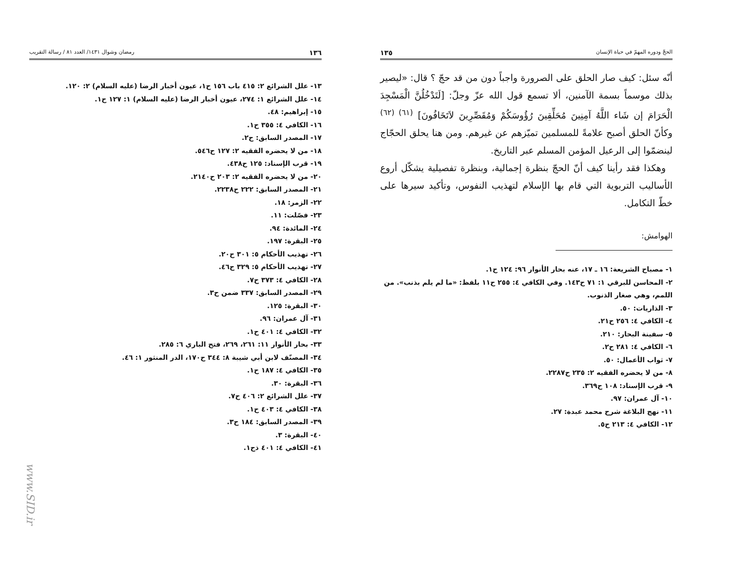الحجّ ودوره المهمّ في حياة الإنسان ١٣٥
أنّه سئل: كيف صار الحلق على الصرورة واجباً دون من قد حجّ ؟ قال: «ليصير بذلك موسماً بسمة الآمنين، ألا تسمع قول الله عزّ وجلّ: [لَتَدْخُلُنَّ الْمَسْجِدَ الْحَرَامَ إن شَاء اللَّهُ آمِنِينَ مُحَلِّقِينَ رُؤُوسَكُمْ وَمُقَصِّرِينَ لاَتَخَافُونَ] <sup>(٦١) (٦٢)</sup> وكأنّ الحلق أصبح علامةً للمسلمين تميّزهم عن غيرهم. ومن هنا يحلق الحجّاج لينضمّوا إلى الرعيل المؤمن المسلم عبر التاريخ.
وهكذا فقد رأينا كيف أنّ الحجّ بنظرة إجمالية، وبنظرة تفصيلية يشكّل أروع الأساليب التربوية التي قام بها الإسلام لتهذيب النفوس، وتأكيد سيرها على خطّ التكامل.
الهوامش:
١- مصباح الشريعة: ١٦ ـ ١٧، عنه بحار الأنوار ٩٦: ١٢٤ ح١.
٢- المحاسن للبرقي ١: ٧١ ح١٤٣. وفي الكافي ٤: ٢٥٥ ح١١ بلفظ: «ما لم يلم بذنب». من اللمم، وهي صغار الذنوب.
٣- الذاريات: ٥٠.
٤- الكافي ٤: ٢٥٦ ح٢١.
٥- سفينة البحار: ٢١٠.
٦- الكافي ٤: ٢٨١ ح٢.
٧- ثواب الأعمال: ٥٠.
٨- من لا يحضره الفقيه ٢: ٢٣٥ ح٢٢٨٧.
٩- قرب الإسناد: ١٠٨ ح٣٦٩.
١٠- آل عمران: ٩٧.
١١- نهج البلاغة شرح محمد عبدة: ٢٧.
١٢- الكافي ٤: ٢١٣ ح٥.
١٣٦ رمضان وشوال ١٤٣١/ العدد ٨١ / رسالة التقريب
١٣- علل الشرائع ٢: ٤١٥ باب ١٥٦ ح١، عيون أخبار الرضا (عليه السلام) ٢: ١٢٠.
١٤- علل الشرائع ١: ٢٧٤، عيون أخبار الرضا (عليه السلام) ١: ١٢٧ ح١.
١٥- إبراهيم: ٤٨.
١٦- الكافي ٤: ٣٥٥ ح١.
١٧- المصدر السابق: ح٢.
١٨- من لا يحضره الفقيه ٢: ١٢٧ ح٥٤٦.
١٩- قرب الإسناد: ١٢٥ ح٤٣٨.
٢٠- من لا يحضره الفقيه ٢: ٢٠٣ ح٢١٤٠.
٢١- المصدر السابق: ٢٢٢ ح٢٢٣٨.
٢٢- الزمر: ١٨.
٢٣- فصّلت: ١١.
٢٤- المائدة: ٩٤.
٢٥- البقرة: ١٩٧.
٢٦- تهذيب الأحكام ٥: ٣٠١ ح٢٠.
٢٧- تهذيب الأحكام ٥: ٣٢٩ ح٤٦.
٢٨- الكافي ٤: ٣٧٣ ح٧.
٢٩- المصدر السابق: ٣٣٧ ضمن ح٣.
٣٠- البقرة: ١٢٥.
٣١- آل عمران: ٩٦.
٣٢- الكافي ٤: ٤٠١ ح١.
٣٣- بحار الأنوار ١١: ٢٦١، ٢٦٩، فتح الباري ٦: ٢٨٥.
٣٤- المصنّف لابن أبي شيبة ٨: ٣٤٤ ح١٧٠، الدر المنثور ١: ٤٦.
٣٥- الكافي ٤: ١٨٧ ح١.
٣٦- البقرة: ٣٠.
٣٧- علل الشرائع ٢: ٤٠٦ ح٧.
٣٨- الكافي ٤: ٤٠٣ ح١.
٣٩- المصدر السابق: ١٨٤ ح٣.
٤٠- البقرة: ٣.
٤١- الكافي ٤: ٤٠١ ذح١.
www.SID.ir